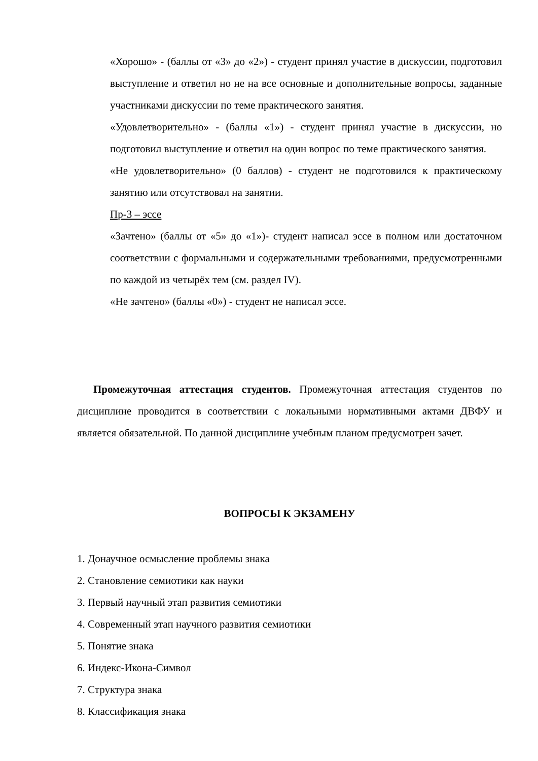«Хорошо» - (баллы от «3» до «2») - студент принял участие в дискуссии, подготовил выступление и ответил но не на все основные и дополнительные вопросы, заданные участниками дискуссии по теме практического занятия.
«Удовлетворительно» - (баллы «1») - студент принял участие в дискуссии, но подготовил выступление и ответил на один вопрос по теме практического занятия.
«Не удовлетворительно» (0 баллов) - студент не подготовился к практическому занятию или отсутствовал на занятии.
Пр-3 – эссе
«Зачтено» (баллы от «5» до «1»)- студент написал эссе в полном или достаточном соответствии с формальными и содержательными требованиями, предусмотренными по каждой из четырёх тем (см. раздел IV).
«Не зачтено» (баллы «0») - студент не написал эссе.
Промежуточная аттестация студентов. Промежуточная аттестация студентов по дисциплине проводится в соответствии с локальными нормативными актами ДВФУ и является обязательной. По данной дисциплине учебным планом предусмотрен зачет.
ВОПРОСЫ К ЭКЗАМЕНУ
1. Донаучное осмысление проблемы знака
2. Становление семиотики как науки
3. Первый научный этап развития семиотики
4. Современный этап научного развития семиотики
5. Понятие знака
6. Индекс-Икона-Символ
7. Структура знака
8. Классификация знака